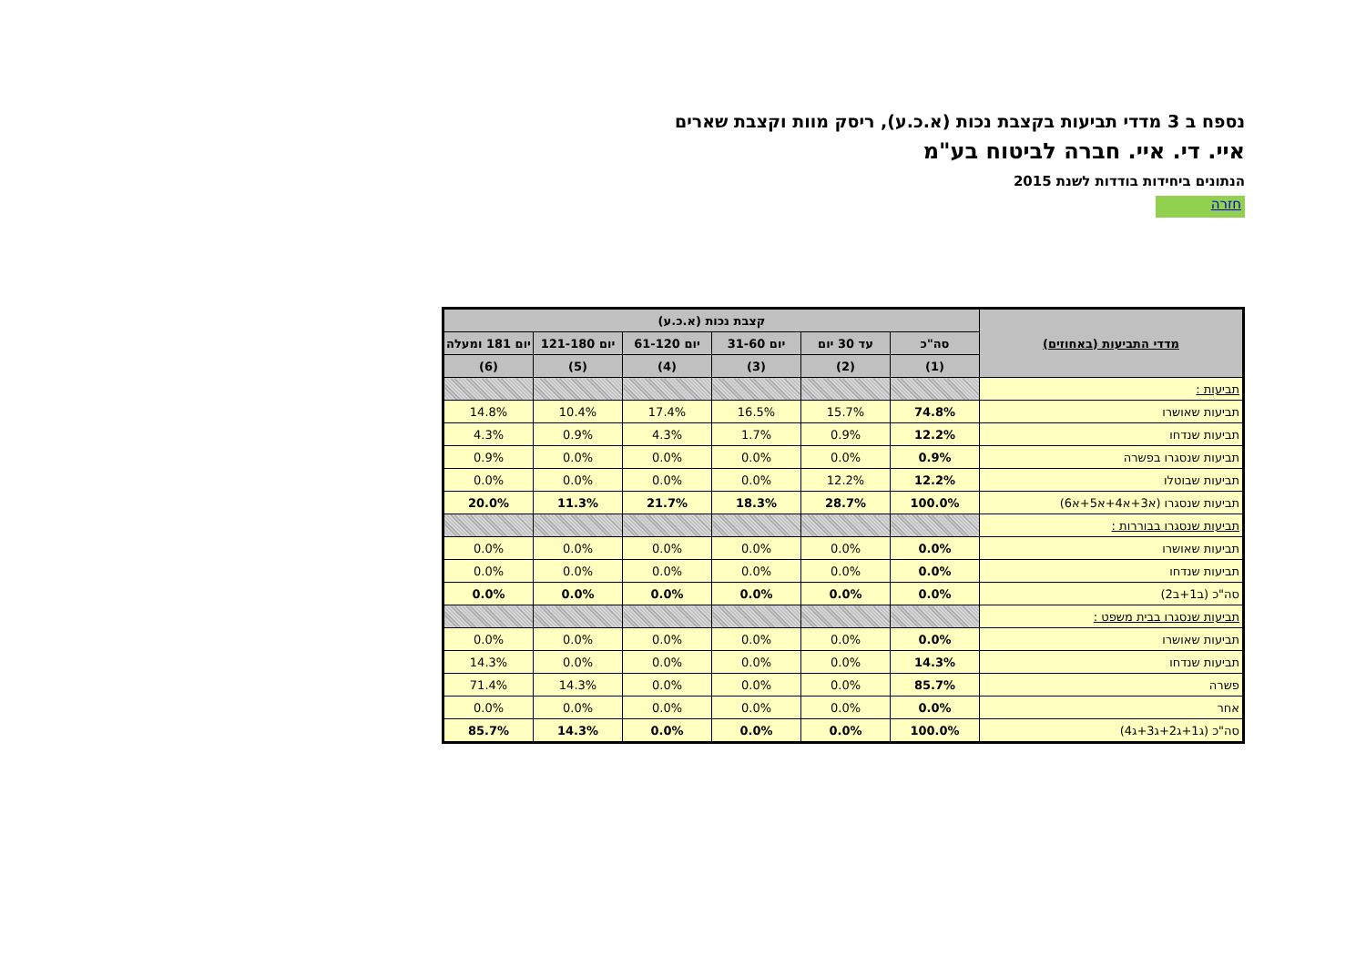נספח ב 3 מדדי תביעות בקצבת נכות (א.כ.ע), ריסק מוות וקצבת שארים
איי. די. איי. חברה לביטוח בע"מ
הנתונים ביחידות בודדות לשנת 2015
חזרה
| מדדי התביעות (באחוזים) | קצבת נכות (א.כ.ע) | | | | | |
| --- | --- | --- | --- | --- | --- | --- |
| | סה"כ | עד 30 יום | יום 31-60 | יום 61-120 | יום 121-180 | יום 181 ומעלה |
| | (1) | (2) | (3) | (4) | (5) | (6) |
| תביעות : | | | | | | |
| תביעות שאושרו | 74.8% | 15.7% | 16.5% | 17.4% | 10.4% | 14.8% |
| תביעות שנדחו | 12.2% | 0.9% | 1.7% | 4.3% | 0.9% | 4.3% |
| תביעות שנסגרו בפשרה | 0.9% | 0.0% | 0.0% | 0.0% | 0.0% | 0.9% |
| תביעות שבוטלו | 12.2% | 12.2% | 0.0% | 0.0% | 0.0% | 0.0% |
| תביעות שנסגרו (א3+א4+א5+א6) | 100.0% | 28.7% | 18.3% | 21.7% | 11.3% | 20.0% |
| תביעות שנסגרו בבוררות : | | | | | | |
| תביעות שאושרו | 0.0% | 0.0% | 0.0% | 0.0% | 0.0% | 0.0% |
| תביעות שנדחו | 0.0% | 0.0% | 0.0% | 0.0% | 0.0% | 0.0% |
| סה"כ (ב1+ב2) | 0.0% | 0.0% | 0.0% | 0.0% | 0.0% | 0.0% |
| תביעות שנסגרו בבית משפט : | | | | | | |
| תביעות שאושרו | 0.0% | 0.0% | 0.0% | 0.0% | 0.0% | 0.0% |
| תביעות שנדחו | 14.3% | 0.0% | 0.0% | 0.0% | 0.0% | 14.3% |
| פשרה | 85.7% | 0.0% | 0.0% | 0.0% | 14.3% | 71.4% |
| אחר | 0.0% | 0.0% | 0.0% | 0.0% | 0.0% | 0.0% |
| סה"כ (ג1+ג2+ג3+ג4) | 100.0% | 0.0% | 0.0% | 0.0% | 14.3% | 85.7% |